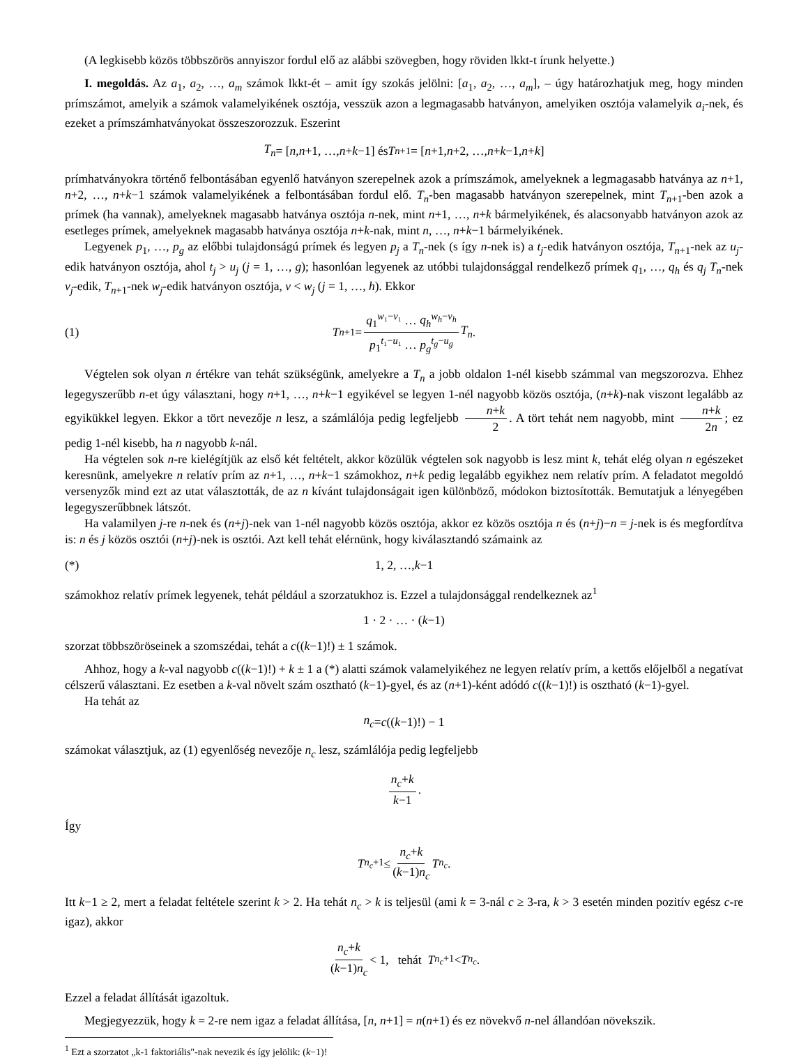(A legkisebb közös többszörös annyiszor fordul elő az alábbi szövegben, hogy röviden lkkt-t írunk helyette.)
I. megoldás. Az a<sub>1</sub>, a<sub>2</sub>, …, a<sub>m</sub> számok lkkt-ét – amit így szokás jelölni: [a<sub>1</sub>, a<sub>2</sub>, …, a<sub>m</sub>], – úgy határozhatjuk meg, hogy minden prímszámot, amelyik a számok valamelyikének osztója, vesszük azon a legmagasabb hatványon, amelyiken osztója valamelyik a<sub>i</sub>-nek, és ezeket a prímszámhatványokat összeszorozzuk. Eszerint
T<sub>n</sub> = [n, n +1, …, n + k −1] és T<sub>n+1</sub> = [n +1, n +2, …, n + k −1, n + k]
prímhatványokra történő felbontásában egyenlő hatványon szerepelnek azok a prímszámok, amelyeknek a legmagasabb hatványa az n+1, n+2, …, n+k−1 számok valamelyikének a felbontásában fordul elő. T<sub>n</sub>-ben magasabb hatványon szerepelnek, mint T<sub>n+1</sub>-ben azok a prímek (ha vannak), amelyeknek magasabb hatványa osztója n-nek, mint n+1, …, n+k bármelyikének, és alacsonyabb hatványon azok az esetleges prímek, amelyeknek magasabb hatványa osztója n+k-nak, mint n, …, n+k−1 bármelyikének.
Legyenek p<sub>1</sub>, …, p<sub>g</sub> az előbbi tulajdonságú prímek és legyen p<sub>j</sub> a T<sub>n</sub>-nek (s így n-nek is) a t<sub>j</sub>-edik hatványon osztója, T<sub>n+1</sub>-nek az u<sub>j</sub>-edik hatványon osztója, ahol t<sub>j</sub> > u<sub>j</sub> (j = 1, …, g); hasonlóan legyenek az utóbbi tulajdonsággal rendelkező prímek q<sub>1</sub>, …, q<sub>h</sub> és q<sub>j</sub> T<sub>n</sub>-nek v<sub>j</sub>-edik, T<sub>n+1</sub>-nek w<sub>j</sub>-edik hatványon osztója, v < w<sub>j</sub> (j = 1, …, h). Ekkor
(1) T<sub>n+1</sub> = q<sub>1</sub><sup>w₁−v₁</sup> … q<sub>h</sub><sup>w<sub>h</sub>−v<sub>h</sub></sup> p<sub>1</sub><sup>t₁−u₁</sup> … p<sub>g</sub><sup>t<sub>g</sub>−u<sub>g</sub></sup> T<sub>n</sub>.
Végtelen sok olyan n értékre van tehát szükségünk, amelyekre a T<sub>n</sub> a jobb oldalon 1-nél kisebb számmal van megszorozva. Ehhez legegyszerűbb n-et úgy választani, hogy n+1, …, n+k−1 egyikével se legyen 1-nél nagyobb közös osztója, (n+k)-nak viszont legalább az egyikükkel legyen. Ekkor a tört nevezője n lesz, a számlálója pedig legfeljebb n+k 2. A tört tehát nem nagyobb, mint n+k 2n; ez pedig 1-nél kisebb, ha n nagyobb k-nál.
Ha végtelen sok n-re kielégítjük az első két feltételt, akkor közülük végtelen sok nagyobb is lesz mint k, tehát elég olyan n egészeket keresnünk, amelyekre n relatív prím az n+1, …, n+k−1 számokhoz, n+k pedig legalább egyikhez nem relatív prím. A feladatot megoldó versenyzők mind ezt az utat választották, de az n kívánt tulajdonságait igen különböző, módokon biztosították. Bemutatjuk a lényegében legegyszerűbbnek látszót.
Ha valamilyen j-re n-nek és (n+j)-nek van 1-nél nagyobb közös osztója, akkor ez közös osztója n és (n+j)−n = j-nek is és megfordítva is: n és j közös osztói (n+j)-nek is osztói. Azt kell tehát elérnünk, hogy kiválasztandó számaink az
(*) 1, 2, …, k −1
számokhoz relatív prímek legyenek, tehát például a szorzatukhoz is. Ezzel a tulajdonsággal rendelkeznek az<sup>1</sup>
1 · 2 · … · (k −1)
szorzat többszöröseinek a szomszédai, tehát a c((k−1)!) ± 1 számok.
Ahhoz, hogy a k-val nagyobb c((k−1)!) + k ± 1 a (*) alatti számok valamelyikéhez ne legyen relatív prím, a kettős előjelből a negatívat célszerű választani. Ez esetben a k-val növelt szám osztható (k−1)-gyel, és az (n+1)-ként adódó c((k−1)!) is osztható (k−1)-gyel.
Ha tehát az
n<sub>c</sub> = c ((k −1)!) − 1
számokat választjuk, az (1) egyenlőség nevezője n<sub>c</sub> lesz, számlálója pedig legfeljebb
n<sub>c</sub>+k k−1.
Így
T<sub>n<sub>c</sub>+1</sub> ≤ n<sub>c</sub>+k (k−1)n<sub>c</sub> T<sub>n<sub>c</sub></sub>.
Itt k−1 ≥ 2, mert a feladat feltétele szerint k > 2. Ha tehát n<sub>c</sub> > k is teljesül (ami k = 3-nál c ≥ 3-ra, k > 3 esetén minden pozitív egész c-re igaz), akkor
n<sub>c</sub>+k (k−1)n<sub>c</sub> < 1, tehát T<sub>n<sub>c</sub>+1</sub> < T<sub>n<sub>c</sub></sub>.
Ezzel a feladat állítását igazoltuk.
Megjegyezzük, hogy k = 2-re nem igaz a feladat állítása, [n, n+1] = n(n+1) és ez növekvő n-nel állandóan növekszik.
<sup>1</sup> Ezt a szorzatot „k-1 faktoriális"-nak nevezik és így jelölik: (k−1)!